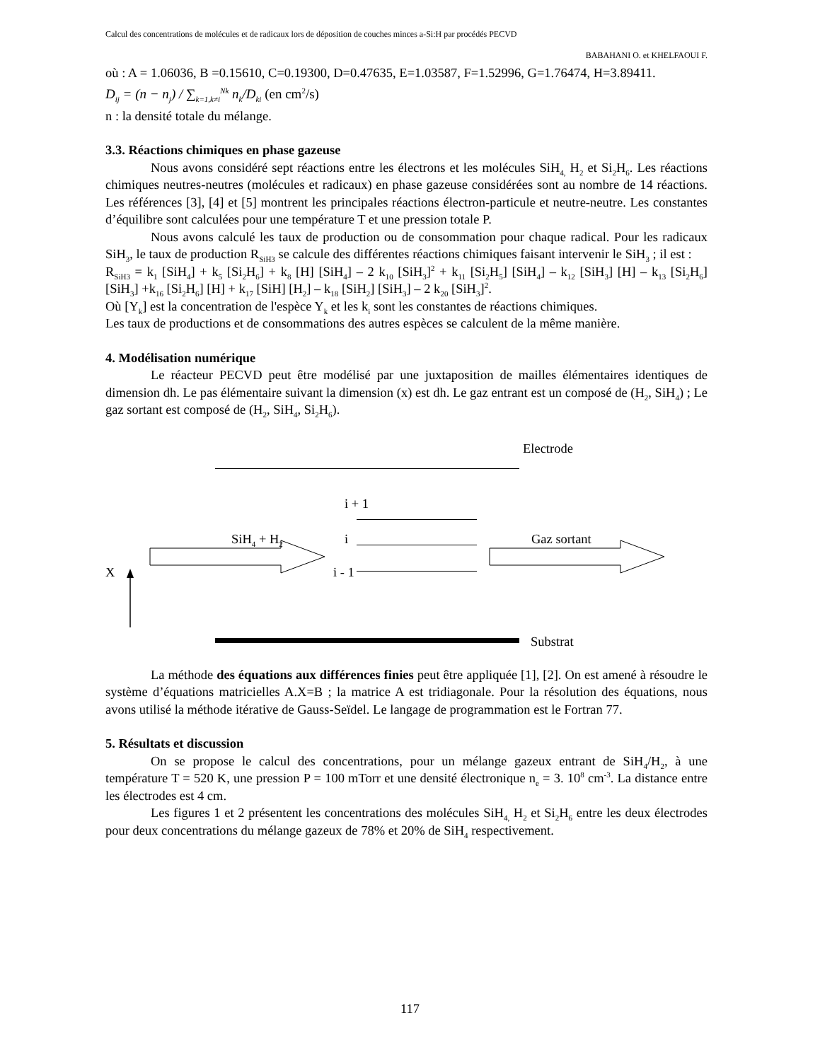Calcul des concentrations de molécules et de radicaux lors de déposition de couches minces a-Si:H par procédés PECVD
BABAHANI O. et KHELFAOUI F.
où : A = 1.06036, B =0.15610, C=0.19300, D=0.47635, E=1.03587, F=1.52996, G=1.76474, H=3.89411.
D<sub>ij</sub> = (n − n<sub>j</sub>) / ∑<sub>k=1,k≠i</sub><sup>Nk</sup> n<sub>k</sub>/D<sub>ki</sub> (en cm<sup>2</sup>/s)
n : la densité totale du mélange.
3.3. Réactions chimiques en phase gazeuse
Nous avons considéré sept réactions entre les électrons et les molécules SiH<sub>4,</sub> H<sub>2</sub> et Si<sub>2</sub>H<sub>6</sub>. Les réactions chimiques neutres-neutres (molécules et radicaux) en phase gazeuse considérées sont au nombre de 14 réactions. Les références [3], [4] et [5] montrent les principales réactions électron-particule et neutre-neutre. Les constantes d’équilibre sont calculées pour une température T et une pression totale P.
Nous avons calculé les taux de production ou de consommation pour chaque radical. Pour les radicaux SiH<sub>3</sub>, le taux de production R<sub>SiH3</sub> se calcule des différentes réactions chimiques faisant intervenir le SiH<sub>3</sub> ; il est :
R<sub>SiH3</sub> = k<sub>1</sub> [SiH<sub>4</sub>] + k<sub>5</sub> [Si<sub>2</sub>H<sub>6</sub>] + k<sub>8</sub> [H] [SiH<sub>4</sub>] – 2 k<sub>10</sub> [SiH<sub>3</sub>]<sup>2</sup> + k<sub>11</sub> [Si<sub>2</sub>H<sub>5</sub>] [SiH<sub>4</sub>] – k<sub>12</sub> [SiH<sub>3</sub>] [H] – k<sub>13</sub> [Si<sub>2</sub>H<sub>6</sub>] [SiH<sub>3</sub>] +k<sub>16</sub> [Si<sub>2</sub>H<sub>6</sub>] [H] + k<sub>17</sub> [SiH] [H<sub>2</sub>] – k<sub>18</sub> [SiH<sub>2</sub>] [SiH<sub>3</sub>] – 2 k<sub>20</sub> [SiH<sub>3</sub>]<sup>2</sup>.
Où [Y<sub>k</sub>] est la concentration de l'espèce Y<sub>k</sub> et les k<sub>i</sub> sont les constantes de réactions chimiques.
Les taux de productions et de consommations des autres espèces se calculent de la même manière.
4. Modélisation numérique
Le réacteur PECVD peut être modélisé par une juxtaposition de mailles élémentaires identiques de dimension dh. Le pas élémentaire suivant la dimension (x) est dh. Le gaz entrant est un composé de (H<sub>2</sub>, SiH<sub>4</sub>) ; Le gaz sortant est composé de (H<sub>2</sub>, SiH<sub>4</sub>, Si<sub>2</sub>H<sub>6</sub>).
Electrode
i + 1
i
SiH<sub>4</sub> + H<sub>2</sub> Gaz sortant
X i - 1
Substrat
La méthode des équations aux différences finies peut être appliquée [1], [2]. On est amené à résoudre le système d’équations matricielles A.X=B ; la matrice A est tridiagonale. Pour la résolution des équations, nous avons utilisé la méthode itérative de Gauss-Seïdel. Le langage de programmation est le Fortran 77.
5. Résultats et discussion
On se propose le calcul des concentrations, pour un mélange gazeux entrant de SiH<sub>4</sub>/H<sub>2</sub>, à une température T = 520 K, une pression P = 100 mTorr et une densité électronique n<sub>e</sub> = 3. 10<sup>8</sup> cm<sup>-3</sup>. La distance entre les électrodes est 4 cm.
Les figures 1 et 2 présentent les concentrations des molécules SiH<sub>4,</sub> H<sub>2</sub> et Si<sub>2</sub>H<sub>6</sub> entre les deux électrodes pour deux concentrations du mélange gazeux de 78% et 20% de SiH<sub>4</sub> respectivement.
117